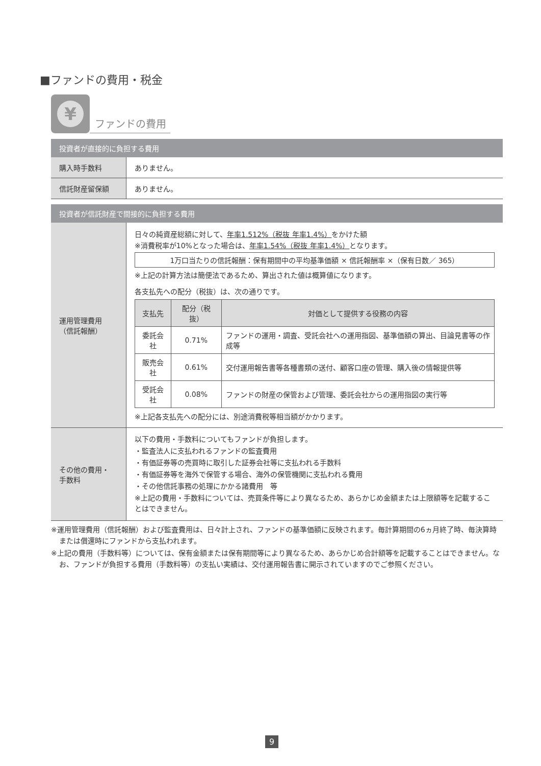■ファンドの費用・税金
¥
ファンドの費用
| 投資者が直接的に負担する費用 | |
| --- | --- |
| 購入時手数料 | ありません。 |
| 信託財産留保額 | ありません。 |
| 投資者が信託財産で間接的に負担する費用 | |
| --- | --- |
| 運用管理費用 （信託報酬） | 日々の純資産総額に対して、 年率1.512%（税抜 年率1.4%） をかけた額 ※消費税率が10%となった場合は、 年率1.54%（税抜 年率1.4%） となります。 1万口当たりの信託報酬：保有期間中の平均基準価額 × 信託報酬率 ×（保有日数／ 365） ※上記の計算方法は簡便法であるため、算出された値は概算値になります。 各支払先への配分（税抜）は、次の通りです。 / 支払先 / 配分（税抜） / 対価として提供する役務の内容 / / --- / --- / --- / / 委託会社 / 0.71% / ファンドの運用・調査、受託会社への運用指図、基準価額の算出、目論見書等の作成等 / / 販売会社 / 0.61% / 交付運用報告書等各種書類の送付、顧客口座の管理、購入後の情報提供等 / / 受託会社 / 0.08% / ファンドの財産の保管および管理、委託会社からの運用指図の実行等 / ※上記各支払先への配分には、別途消費税等相当額がかかります。 |
| その他の費用・ 手数料 | 以下の費用・手数料についてもファンドが負担します。 ・監査法人に支払われるファンドの監査費用 ・有価証券等の売買時に取引した証券会社等に支払われる手数料 ・有価証券等を海外で保管する場合、海外の保管機関に支払われる費用 ・その他信託事務の処理にかかる諸費用 等 ※上記の費用・手数料については、売買条件等により異なるため、あらかじめ金額または上限額等を記載することはできません。 |
※運用管理費用（信託報酬）および監査費用は、日々計上され、ファンドの基準価額に反映されます。毎計算期間の6ヵ月終了時、毎決算時または償還時にファンドから支払われます。
※上記の費用（手数料等）については、保有金額または保有期間等により異なるため、あらかじめ合計額等を記載することはできません。なお、ファンドが負担する費用（手数料等）の支払い実績は、交付運用報告書に開示されていますのでご参照ください。
9